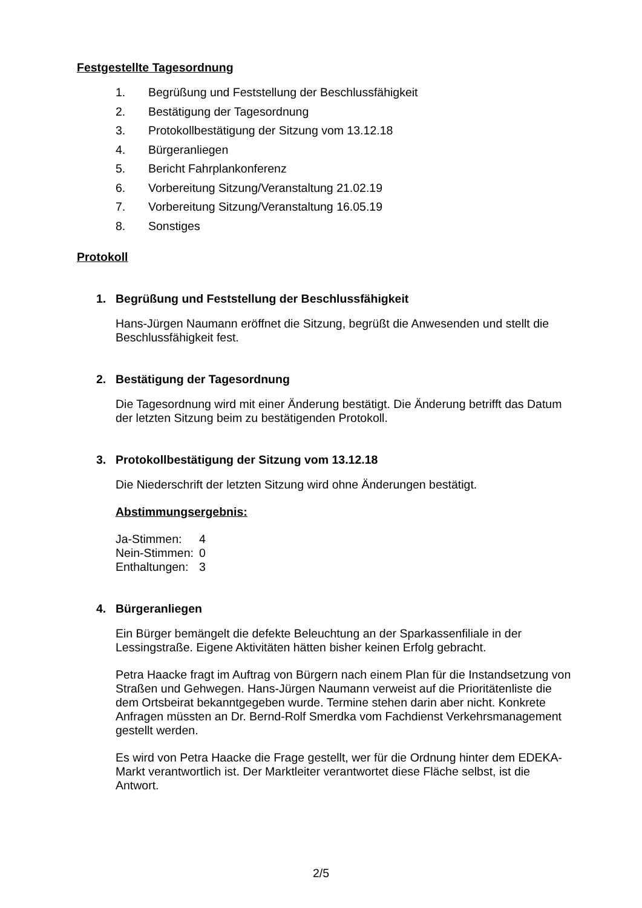Festgestellte Tagesordnung
1. Begrüßung und Feststellung der Beschlussfähigkeit
2. Bestätigung der Tagesordnung
3. Protokollbestätigung der Sitzung vom 13.12.18
4. Bürgeranliegen
5. Bericht Fahrplankonferenz
6. Vorbereitung Sitzung/Veranstaltung 21.02.19
7. Vorbereitung Sitzung/Veranstaltung 16.05.19
8. Sonstiges
Protokoll
1. Begrüßung und Feststellung der Beschlussfähigkeit
Hans-Jürgen Naumann eröffnet die Sitzung, begrüßt die Anwesenden und stellt die Beschlussfähigkeit fest.
2. Bestätigung der Tagesordnung
Die Tagesordnung wird mit einer Änderung bestätigt. Die Änderung betrifft das Datum der letzten Sitzung beim zu bestätigenden Protokoll.
3. Protokollbestätigung der Sitzung vom 13.12.18
Die Niederschrift der letzten Sitzung wird ohne Änderungen bestätigt.
Abstimmungsergebnis:
Ja-Stimmen: 4
Nein-Stimmen: 0
Enthaltungen: 3
4. Bürgeranliegen
Ein Bürger bemängelt die defekte Beleuchtung an der Sparkassenfiliale in der Lessingstraße. Eigene Aktivitäten hätten bisher keinen Erfolg gebracht.
Petra Haacke fragt im Auftrag von Bürgern nach einem Plan für die Instandsetzung von Straßen und Gehwegen. Hans-Jürgen Naumann verweist auf die Prioritätenliste die dem Ortsbeirat bekanntgegeben wurde. Termine stehen darin aber nicht. Konkrete Anfragen müssten an Dr. Bernd-Rolf Smerdka vom Fachdienst Verkehrsmanagement gestellt werden.
Es wird von Petra Haacke die Frage gestellt, wer für die Ordnung hinter dem EDEKA-Markt verantwortlich ist. Der Marktleiter verantwortet diese Fläche selbst, ist die Antwort.
2/5